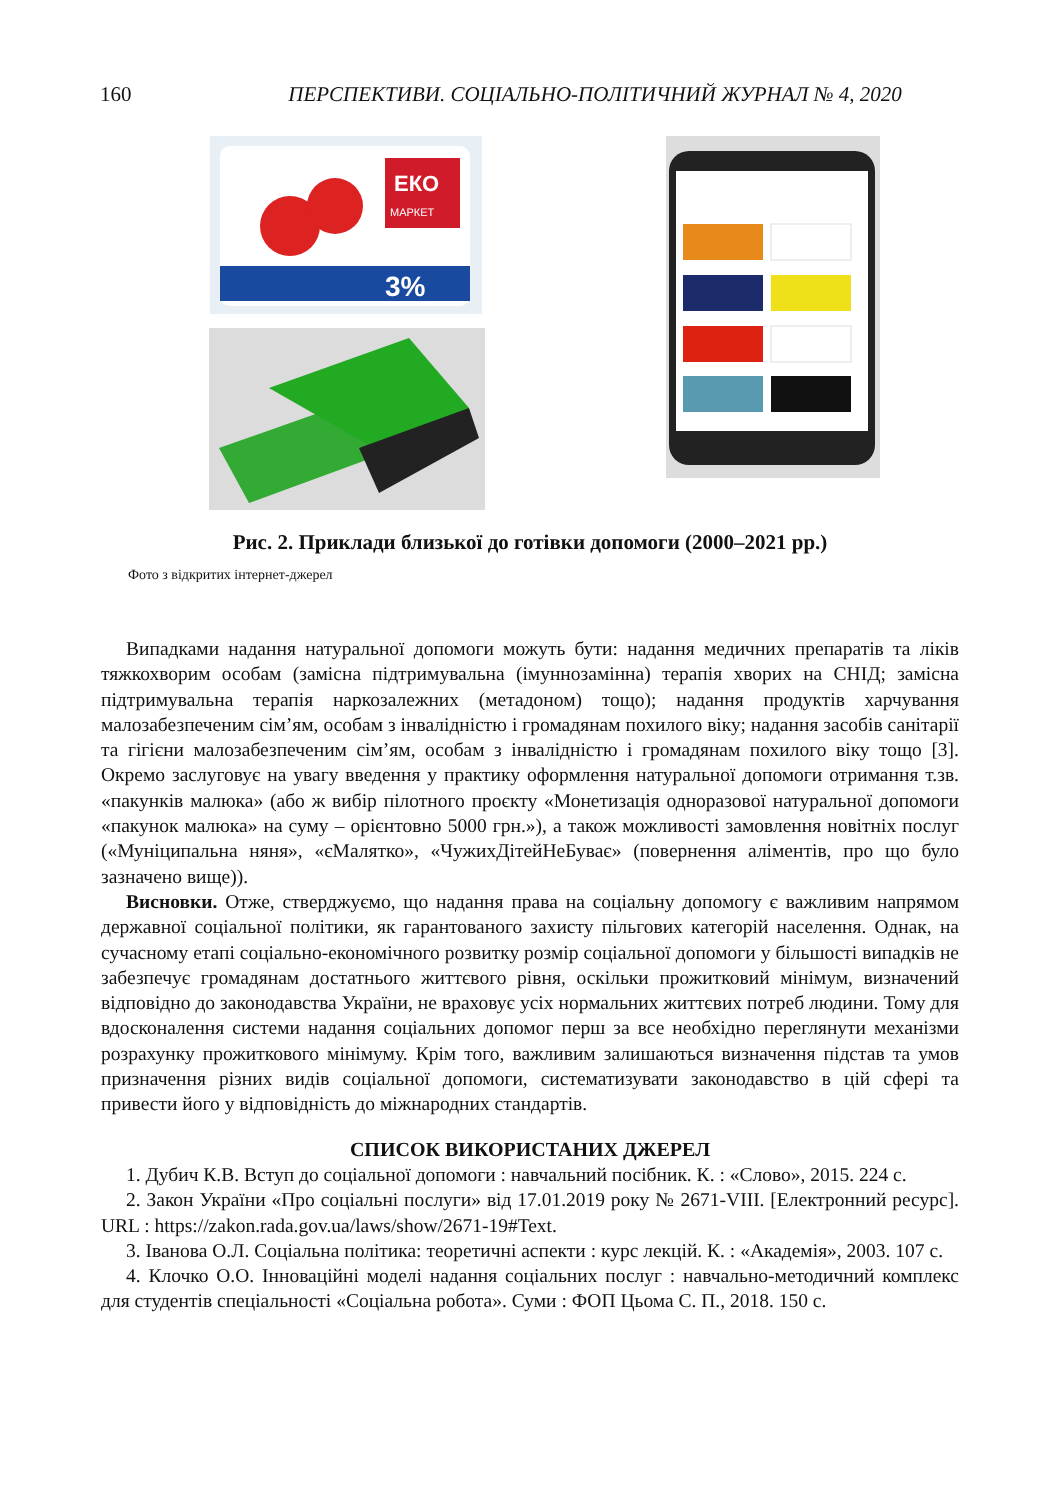160 ПЕРСПЕКТИВИ. СОЦІАЛЬНО-ПОЛІТИЧНИЙ ЖУРНАЛ № 4, 2020
ЕКО
МАРКЕТ
3%
Рис. 2. Приклади близької до готівки допомоги (2000–2021 рр.)
Фото з відкритих інтернет-джерел
Випадками надання натуральної допомоги можуть бути: надання медичних препаратів та ліків тяжкохворим особам (замісна підтримувальна (імуннозамінна) терапія хворих на СНІД; замісна підтримувальна терапія наркозалежних (метадоном) тощо); надання продуктів харчування малозабезпеченим сім’ям, особам з інвалідністю і громадянам похилого віку; надання засобів санітарії та гігієни малозабезпеченим сім’ям, особам з інвалідністю і громадянам похилого віку тощо [3]. Окремо заслуговує на увагу введення у практику оформлення натуральної допомоги отримання т.зв. «пакунків малюка» (або ж вибір пілотного проєкту «Монетизація одноразової натуральної допомоги «пакунок малюка» на суму – орієнтовно 5000 грн.»), а також можливості замовлення новітніх послуг («Муніципальна няня», «єМалятко», «ЧужихДітейНеБуває» (повернення аліментів, про що було зазначено вище)).
Висновки. Отже, стверджуємо, що надання права на соціальну допомогу є важливим напрямом державної соціальної політики, як гарантованого захисту пільгових категорій населення. Однак, на сучасному етапі соціально-економічного розвитку розмір соціальної допомоги у більшості випадків не забезпечує громадянам достатнього життєвого рівня, оскільки прожитковий мінімум, визначений відповідно до законодавства України, не враховує усіх нормальних життєвих потреб людини. Тому для вдосконалення системи надання соціальних допомог перш за все необхідно переглянути механізми розрахунку прожиткового мінімуму. Крім того, важливим залишаються визначення підстав та умов призначення різних видів соціальної допомоги, систематизувати законодавство в цій сфері та привести його у відповідність до міжнародних стандартів.
СПИСОК ВИКОРИСТАНИХ ДЖЕРЕЛ
1. Дубич К.В. Вступ до соціальної допомоги : навчальний посібник. К. : «Слово», 2015. 224 с.
2. Закон України «Про соціальні послуги» від 17.01.2019 року № 2671-VIII. [Електронний ресурс]. URL : https://zakon.rada.gov.ua/laws/show/2671-19#Text.
3. Іванова О.Л. Соціальна політика: теоретичні аспекти : курс лекцій. К. : «Академія», 2003. 107 с.
4. Клочко О.О. Інноваційні моделі надання соціальних послуг : навчально-методичний комплекс для студентів спеціальності «Соціальна робота». Суми : ФОП Цьома С. П., 2018. 150 с.